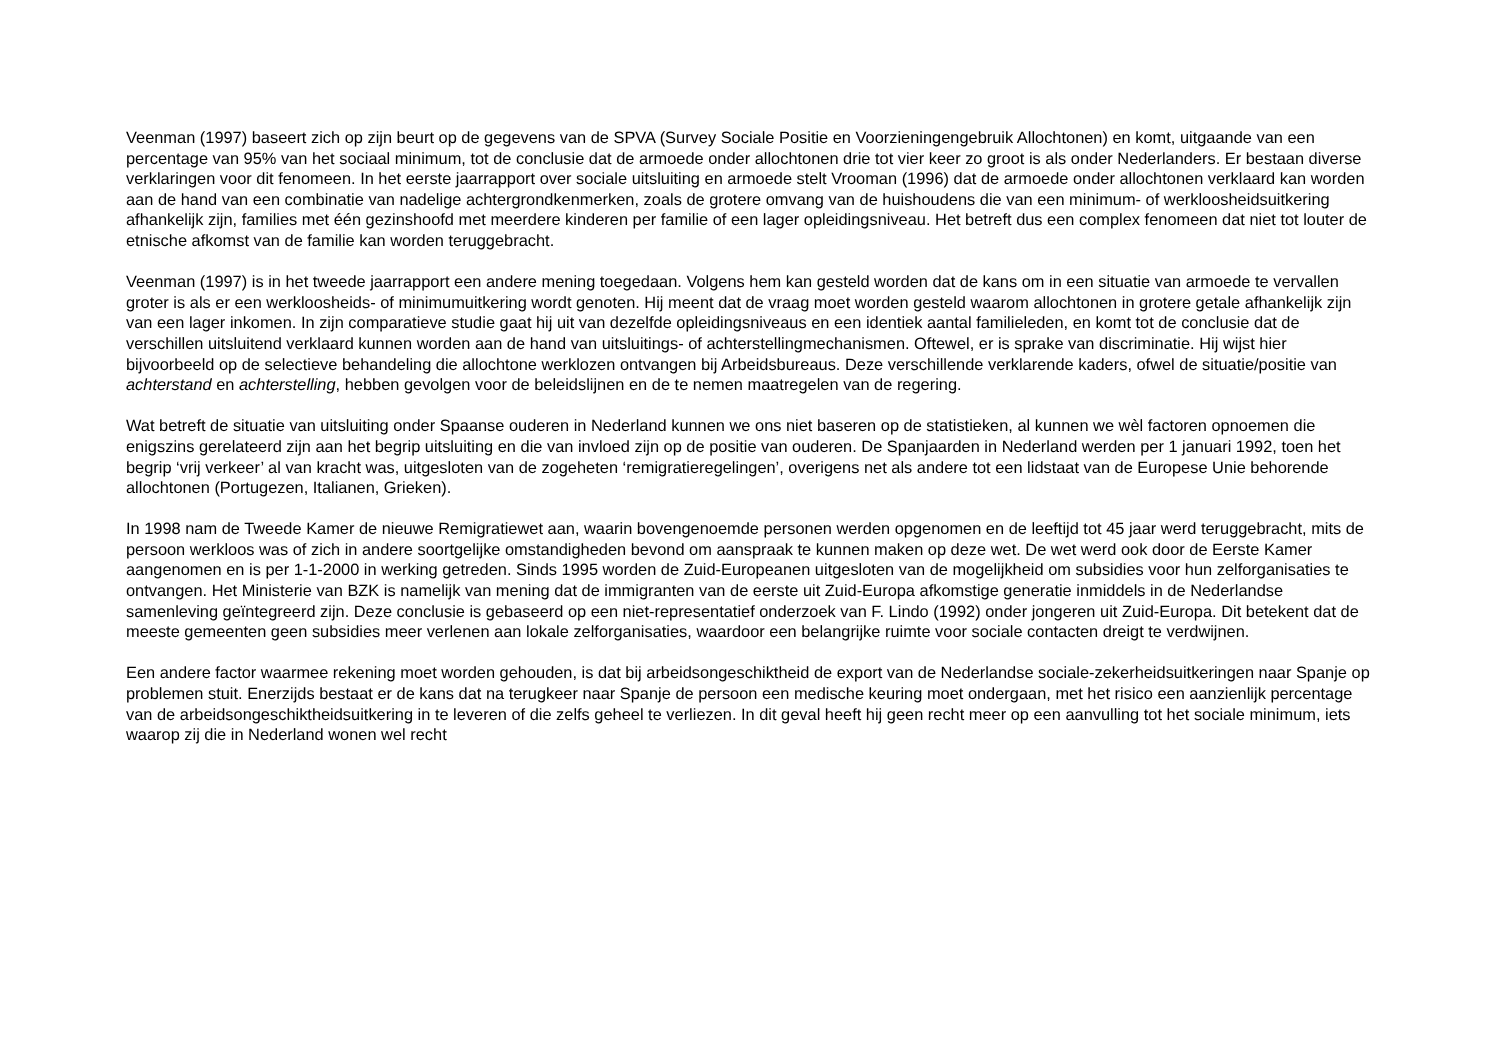Veenman (1997) baseert zich op zijn beurt op de gegevens van de SPVA (Survey Sociale Positie en Voorzieningengebruik Allochtonen) en komt, uitgaande van een percentage van 95% van het sociaal minimum, tot de conclusie dat de armoede onder allochtonen drie tot vier keer zo groot is als onder Nederlanders. Er bestaan diverse verklaringen voor dit fenomeen. In het eerste jaarrapport over sociale uitsluiting en armoede stelt Vrooman (1996) dat de armoede onder allochtonen verklaard kan worden aan de hand van een combinatie van nadelige achtergrondkenmerken, zoals de grotere omvang van de huishoudens die van een minimum- of werkloosheidsuitkering afhankelijk zijn, families met één gezinshoofd met meerdere kinderen per familie of een lager opleidingsniveau. Het betreft dus een complex fenomeen dat niet tot louter de etnische afkomst van de familie kan worden teruggebracht.
Veenman (1997) is in het tweede jaarrapport een andere mening toegedaan. Volgens hem kan gesteld worden dat de kans om in een situatie van armoede te vervallen groter is als er een werkloosheids- of minimumuitkering wordt genoten. Hij meent dat de vraag moet worden gesteld waarom allochtonen in grotere getale afhankelijk zijn van een lager inkomen. In zijn comparatieve studie gaat hij uit van dezelfde opleidingsniveaus en een identiek aantal familieleden, en komt tot de conclusie dat de verschillen uitsluitend verklaard kunnen worden aan de hand van uitsluitings- of achterstellingmechanismen. Oftewel, er is sprake van discriminatie. Hij wijst hier bijvoorbeeld op de selectieve behandeling die allochtone werklozen ontvangen bij Arbeidsbureaus. Deze verschillende verklarende kaders, ofwel de situatie/positie van achterstand en achterstelling, hebben gevolgen voor de beleidslijnen en de te nemen maatregelen van de regering.
Wat betreft de situatie van uitsluiting onder Spaanse ouderen in Nederland kunnen we ons niet baseren op de statistieken, al kunnen we wèl factoren opnoemen die enigszins gerelateerd zijn aan het begrip uitsluiting en die van invloed zijn op de positie van ouderen. De Spanjaarden in Nederland werden per 1 januari 1992, toen het begrip ‘vrij verkeer’ al van kracht was, uitgesloten van de zogeheten ‘remigratieregelingen’, overigens net als andere tot een lidstaat van de Europese Unie behorende allochtonen (Portugezen, Italianen, Grieken).
In 1998 nam de Tweede Kamer de nieuwe Remigratiewet aan, waarin bovengenoemde personen werden opgenomen en de leeftijd tot 45 jaar werd teruggebracht, mits de persoon werkloos was of zich in andere soortgelijke omstandigheden bevond om aanspraak te kunnen maken op deze wet. De wet werd ook door de Eerste Kamer aangenomen en is per 1-1-2000 in werking getreden. Sinds 1995 worden de Zuid-Europeanen uitgesloten van de mogelijkheid om subsidies voor hun zelforganisaties te ontvangen. Het Ministerie van BZK is namelijk van mening dat de immigranten van de eerste uit Zuid-Europa afkomstige generatie inmiddels in de Nederlandse samenleving geïntegreerd zijn. Deze conclusie is gebaseerd op een niet-representatief onderzoek van F. Lindo (1992) onder jongeren uit Zuid-Europa. Dit betekent dat de meeste gemeenten geen subsidies meer verlenen aan lokale zelforganisaties, waardoor een belangrijke ruimte voor sociale contacten dreigt te verdwijnen.
Een andere factor waarmee rekening moet worden gehouden, is dat bij arbeidsongeschiktheid de export van de Nederlandse sociale-zekerheidsuitkeringen naar Spanje op problemen stuit. Enerzijds bestaat er de kans dat na terugkeer naar Spanje de persoon een medische keuring moet ondergaan, met het risico een aanzienlijk percentage van de arbeidsongeschiktheidsuitkering in te leveren of die zelfs geheel te verliezen. In dit geval heeft hij geen recht meer op een aanvulling tot het sociale minimum, iets waarop zij die in Nederland wonen wel recht